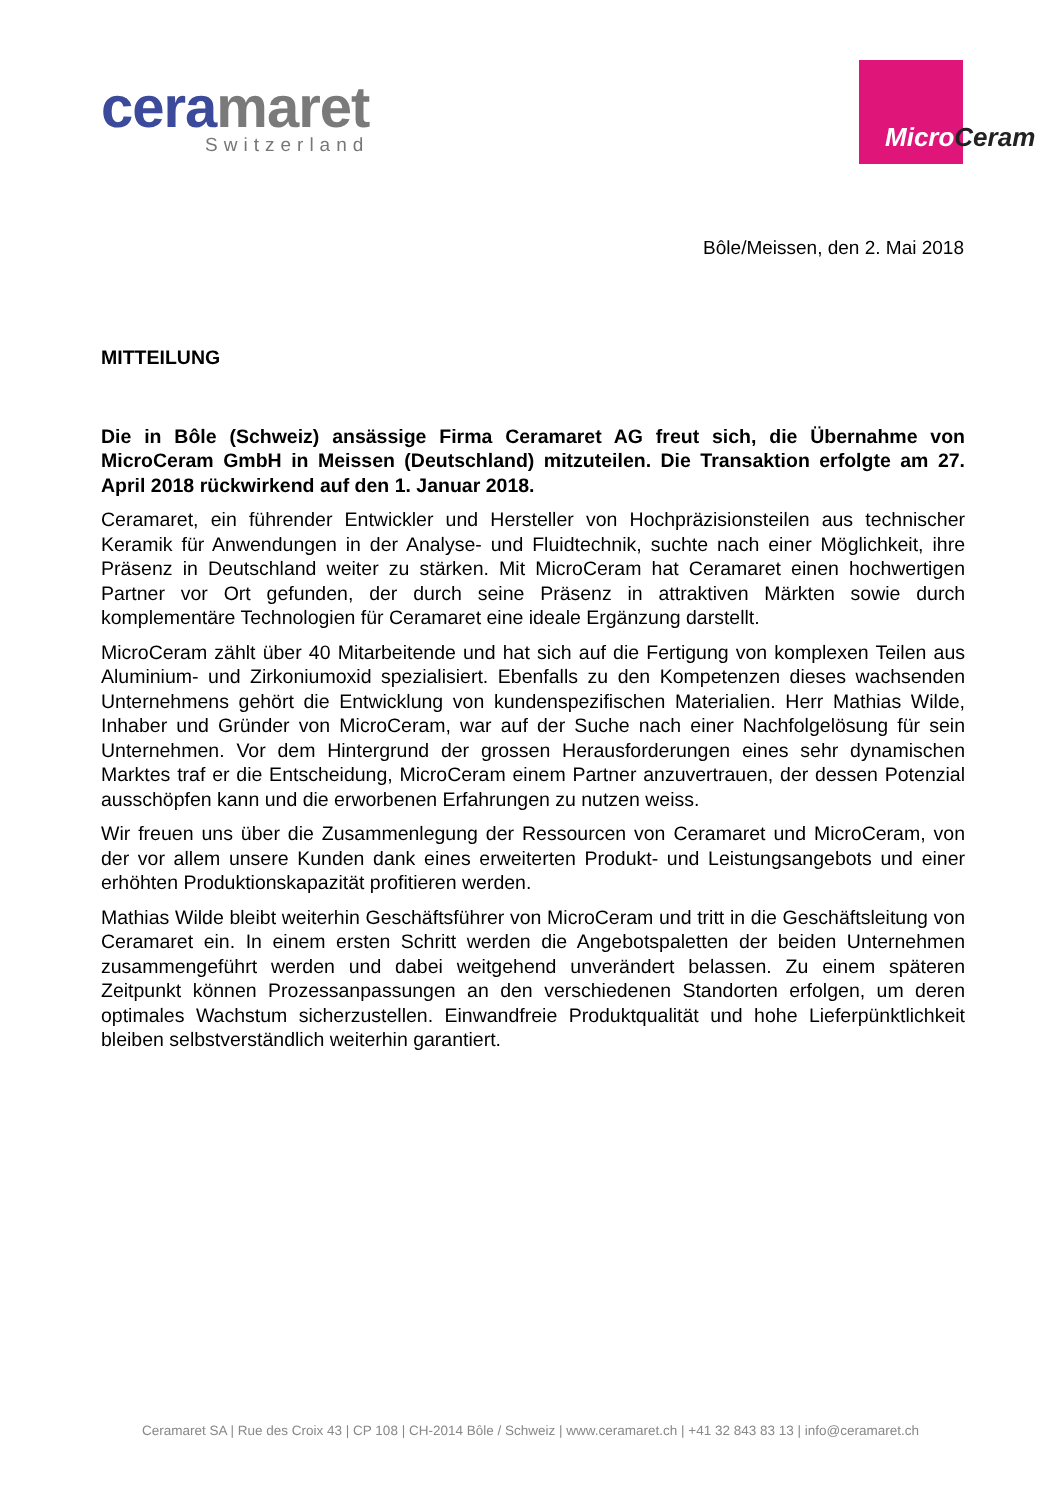ceramaret
Switzerland
MicroCeram
Bôle/Meissen, den 2. Mai 2018
MITTEILUNG
Die in Bôle (Schweiz) ansässige Firma Ceramaret AG freut sich, die Übernahme von MicroCeram GmbH in Meissen (Deutschland) mitzuteilen. Die Transaktion erfolgte am 27. April 2018 rückwirkend auf den 1. Januar 2018.
Ceramaret, ein führender Entwickler und Hersteller von Hochpräzisionsteilen aus technischer Keramik für Anwendungen in der Analyse- und Fluidtechnik, suchte nach einer Möglichkeit, ihre Präsenz in Deutschland weiter zu stärken. Mit MicroCeram hat Ceramaret einen hochwertigen Partner vor Ort gefunden, der durch seine Präsenz in attraktiven Märkten sowie durch komplementäre Technologien für Ceramaret eine ideale Ergänzung darstellt.
MicroCeram zählt über 40 Mitarbeitende und hat sich auf die Fertigung von komplexen Teilen aus Aluminium- und Zirkoniumoxid spezialisiert. Ebenfalls zu den Kompetenzen dieses wachsenden Unternehmens gehört die Entwicklung von kundenspezifischen Materialien. Herr Mathias Wilde, Inhaber und Gründer von MicroCeram, war auf der Suche nach einer Nachfolgelösung für sein Unternehmen. Vor dem Hintergrund der grossen Herausforderungen eines sehr dynamischen Marktes traf er die Entscheidung, MicroCeram einem Partner anzuvertrauen, der dessen Potenzial ausschöpfen kann und die erworbenen Erfahrungen zu nutzen weiss.
Wir freuen uns über die Zusammenlegung der Ressourcen von Ceramaret und MicroCeram, von der vor allem unsere Kunden dank eines erweiterten Produkt- und Leistungsangebots und einer erhöhten Produktionskapazität profitieren werden.
Mathias Wilde bleibt weiterhin Geschäftsführer von MicroCeram und tritt in die Geschäftsleitung von Ceramaret ein. In einem ersten Schritt werden die Angebotspaletten der beiden Unternehmen zusammengeführt werden und dabei weitgehend unverändert belassen. Zu einem späteren Zeitpunkt können Prozessanpassungen an den verschiedenen Standorten erfolgen, um deren optimales Wachstum sicherzustellen. Einwandfreie Produktqualität und hohe Lieferpünktlichkeit bleiben selbstverständlich weiterhin garantiert.
Ceramaret SA | Rue des Croix 43 | CP 108 | CH-2014 Bôle / Schweiz | www.ceramaret.ch | +41 32 843 83 13 | info@ceramaret.ch